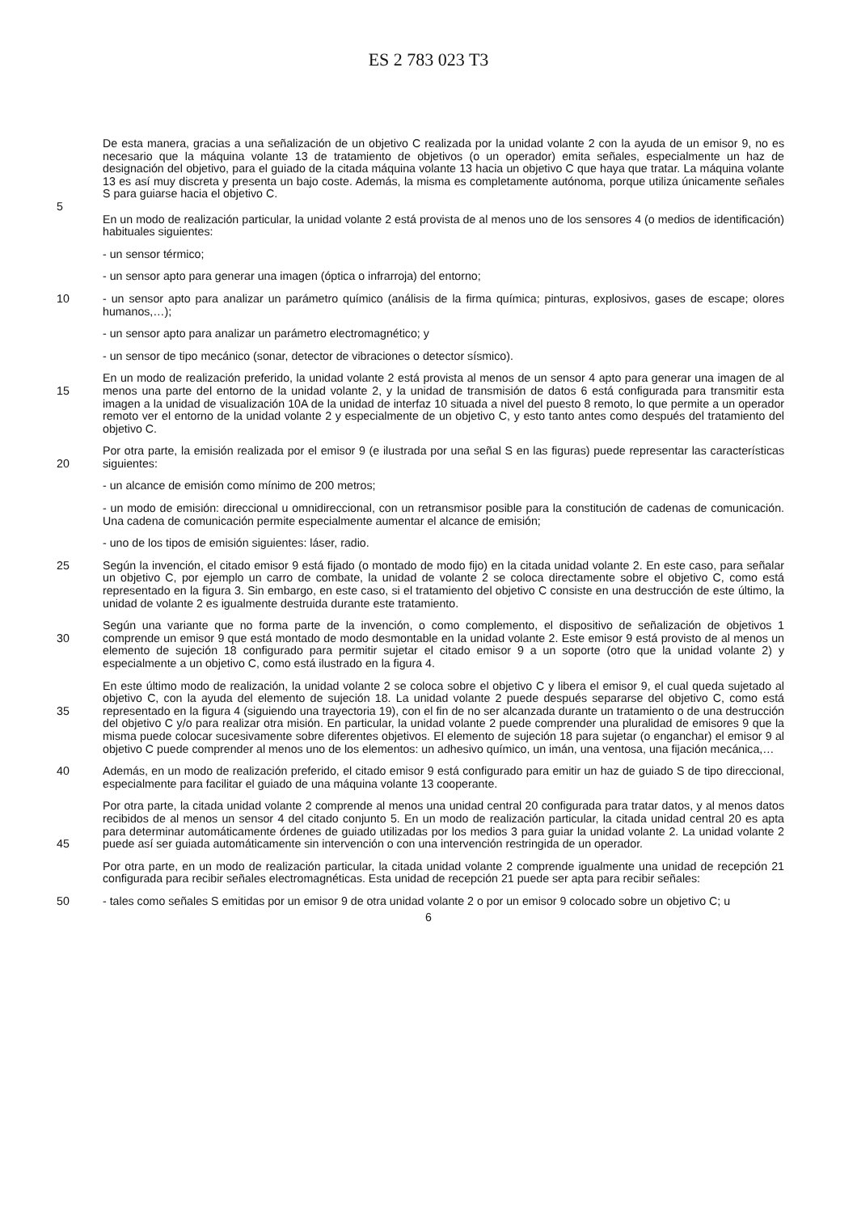ES 2 783 023 T3
5 De esta manera, gracias a una señalización de un objetivo C realizada por la unidad volante 2 con la ayuda de un emisor 9, no es necesario que la máquina volante 13 de tratamiento de objetivos (o un operador) emita señales, especialmente un haz de designación del objetivo, para el guiado de la citada máquina volante 13 hacia un objetivo C que haya que tratar. La máquina volante 13 es así muy discreta y presenta un bajo coste. Además, la misma es completamente autónoma, porque utiliza únicamente señales S para guiarse hacia el objetivo C.
En un modo de realización particular, la unidad volante 2 está provista de al menos uno de los sensores 4 (o medios de identificación) habituales siguientes:
- un sensor térmico;
- un sensor apto para generar una imagen (óptica o infrarroja) del entorno;
10 - un sensor apto para analizar un parámetro químico (análisis de la firma química; pinturas, explosivos, gases de escape; olores humanos,…);
- un sensor apto para analizar un parámetro electromagnético; y
- un sensor de tipo mecánico (sonar, detector de vibraciones o detector sísmico).
15 En un modo de realización preferido, la unidad volante 2 está provista al menos de un sensor 4 apto para generar una imagen de al menos una parte del entorno de la unidad volante 2, y la unidad de transmisión de datos 6 está configurada para transmitir esta imagen a la unidad de visualización 10A de la unidad de interfaz 10 situada a nivel del puesto 8 remoto, lo que permite a un operador remoto ver el entorno de la unidad volante 2 y especialmente de un objetivo C, y esto tanto antes como después del tratamiento del objetivo C.
20 Por otra parte, la emisión realizada por el emisor 9 (e ilustrada por una señal S en las figuras) puede representar las características siguientes:
- un alcance de emisión como mínimo de 200 metros;
- un modo de emisión: direccional u omnidireccional, con un retransmisor posible para la constitución de cadenas de comunicación. Una cadena de comunicación permite especialmente aumentar el alcance de emisión;
- uno de los tipos de emisión siguientes: láser, radio.
25 Según la invención, el citado emisor 9 está fijado (o montado de modo fijo) en la citada unidad volante 2. En este caso, para señalar un objetivo C, por ejemplo un carro de combate, la unidad de volante 2 se coloca directamente sobre el objetivo C, como está representado en la figura 3. Sin embargo, en este caso, si el tratamiento del objetivo C consiste en una destrucción de este último, la unidad de volante 2 es igualmente destruida durante este tratamiento.
30 Según una variante que no forma parte de la invención, o como complemento, el dispositivo de señalización de objetivos 1 comprende un emisor 9 que está montado de modo desmontable en la unidad volante 2. Este emisor 9 está provisto de al menos un elemento de sujeción 18 configurado para permitir sujetar el citado emisor 9 a un soporte (otro que la unidad volante 2) y especialmente a un objetivo C, como está ilustrado en la figura 4.
35 En este último modo de realización, la unidad volante 2 se coloca sobre el objetivo C y libera el emisor 9, el cual queda sujetado al objetivo C, con la ayuda del elemento de sujeción 18. La unidad volante 2 puede después separarse del objetivo C, como está representado en la figura 4 (siguiendo una trayectoria 19), con el fin de no ser alcanzada durante un tratamiento o de una destrucción del objetivo C y/o para realizar otra misión. En particular, la unidad volante 2 puede comprender una pluralidad de emisores 9 que la misma puede colocar sucesivamente sobre diferentes objetivos. El elemento de sujeción 18 para sujetar (o enganchar) el emisor 9 al objetivo C puede comprender al menos uno de los elementos: un adhesivo químico, un imán, una ventosa, una fijación mecánica,…
40 Además, en un modo de realización preferido, el citado emisor 9 está configurado para emitir un haz de guiado S de tipo direccional, especialmente para facilitar el guiado de una máquina volante 13 cooperante.
45 Por otra parte, la citada unidad volante 2 comprende al menos una unidad central 20 configurada para tratar datos, y al menos datos recibidos de al menos un sensor 4 del citado conjunto 5. En un modo de realización particular, la citada unidad central 20 es apta para determinar automáticamente órdenes de guiado utilizadas por los medios 3 para guiar la unidad volante 2. La unidad volante 2 puede así ser guiada automáticamente sin intervención o con una intervención restringida de un operador.
Por otra parte, en un modo de realización particular, la citada unidad volante 2 comprende igualmente una unidad de recepción 21 configurada para recibir señales electromagnéticas. Esta unidad de recepción 21 puede ser apta para recibir señales:
50 - tales como señales S emitidas por un emisor 9 de otra unidad volante 2 o por un emisor 9 colocado sobre un objetivo C; u
6